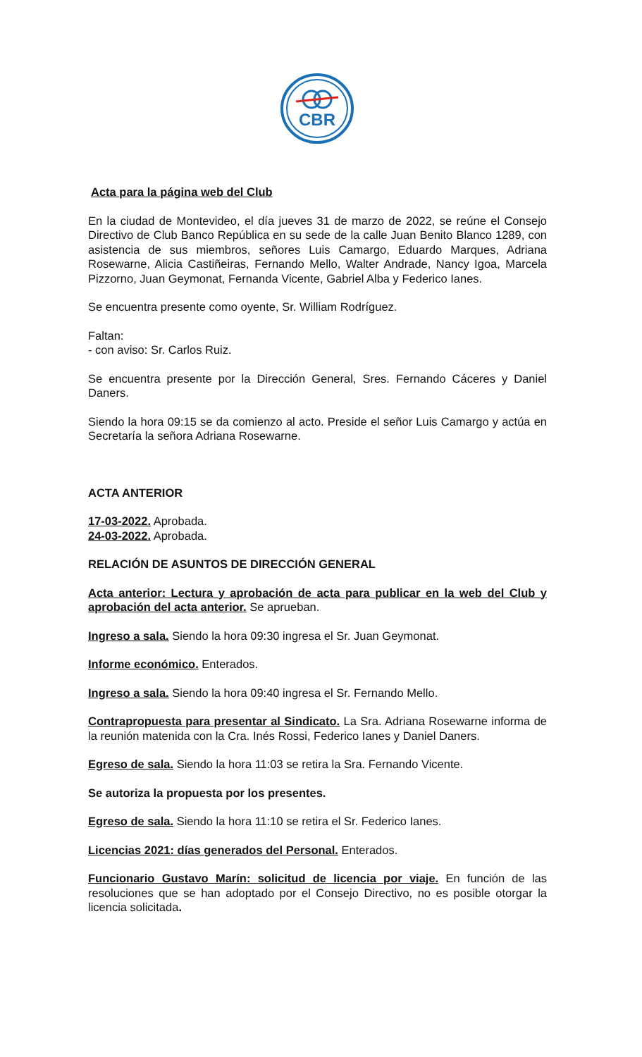CBR
Acta para la página web del Club
En la ciudad de Montevideo, el día jueves 31 de marzo de 2022, se reúne el Consejo Directivo de Club Banco República en su sede de la calle Juan Benito Blanco 1289, con asistencia de sus miembros, señores Luis Camargo, Eduardo Marques, Adriana Rosewarne, Alicia Castiñeiras, Fernando Mello, Walter Andrade, Nancy Igoa, Marcela Pizzorno, Juan Geymonat, Fernanda Vicente, Gabriel Alba y Federico Ianes.
Se encuentra presente como oyente, Sr. William Rodríguez.
Faltan:
- con aviso: Sr. Carlos Ruiz.
Se encuentra presente por la Dirección General, Sres. Fernando Cáceres y Daniel Daners.
Siendo la hora 09:15 se da comienzo al acto. Preside el señor Luis Camargo y actúa en Secretaría la señora Adriana Rosewarne.
ACTA ANTERIOR
17-03-2022. Aprobada.
24-03-2022. Aprobada.
RELACIÓN DE ASUNTOS DE DIRECCIÓN GENERAL
Acta anterior: Lectura y aprobación de acta para publicar en la web del Club y aprobación del acta anterior. Se aprueban.
Ingreso a sala. Siendo la hora 09:30 ingresa el Sr. Juan Geymonat.
Informe económico. Enterados.
Ingreso a sala. Siendo la hora 09:40 ingresa el Sr. Fernando Mello.
Contrapropuesta para presentar al Sindicato. La Sra. Adriana Rosewarne informa de la reunión matenida con la Cra. Inés Rossi, Federico Ianes y Daniel Daners.
Egreso de sala. Siendo la hora 11:03 se retira la Sra. Fernando Vicente.
Se autoriza la propuesta por los presentes.
Egreso de sala. Siendo la hora 11:10 se retira el Sr. Federico Ianes.
Licencias 2021: días generados del Personal. Enterados.
Funcionario Gustavo Marín: solicitud de licencia por viaje. En función de las resoluciones que se han adoptado por el Consejo Directivo, no es posible otorgar la licencia solicitada.